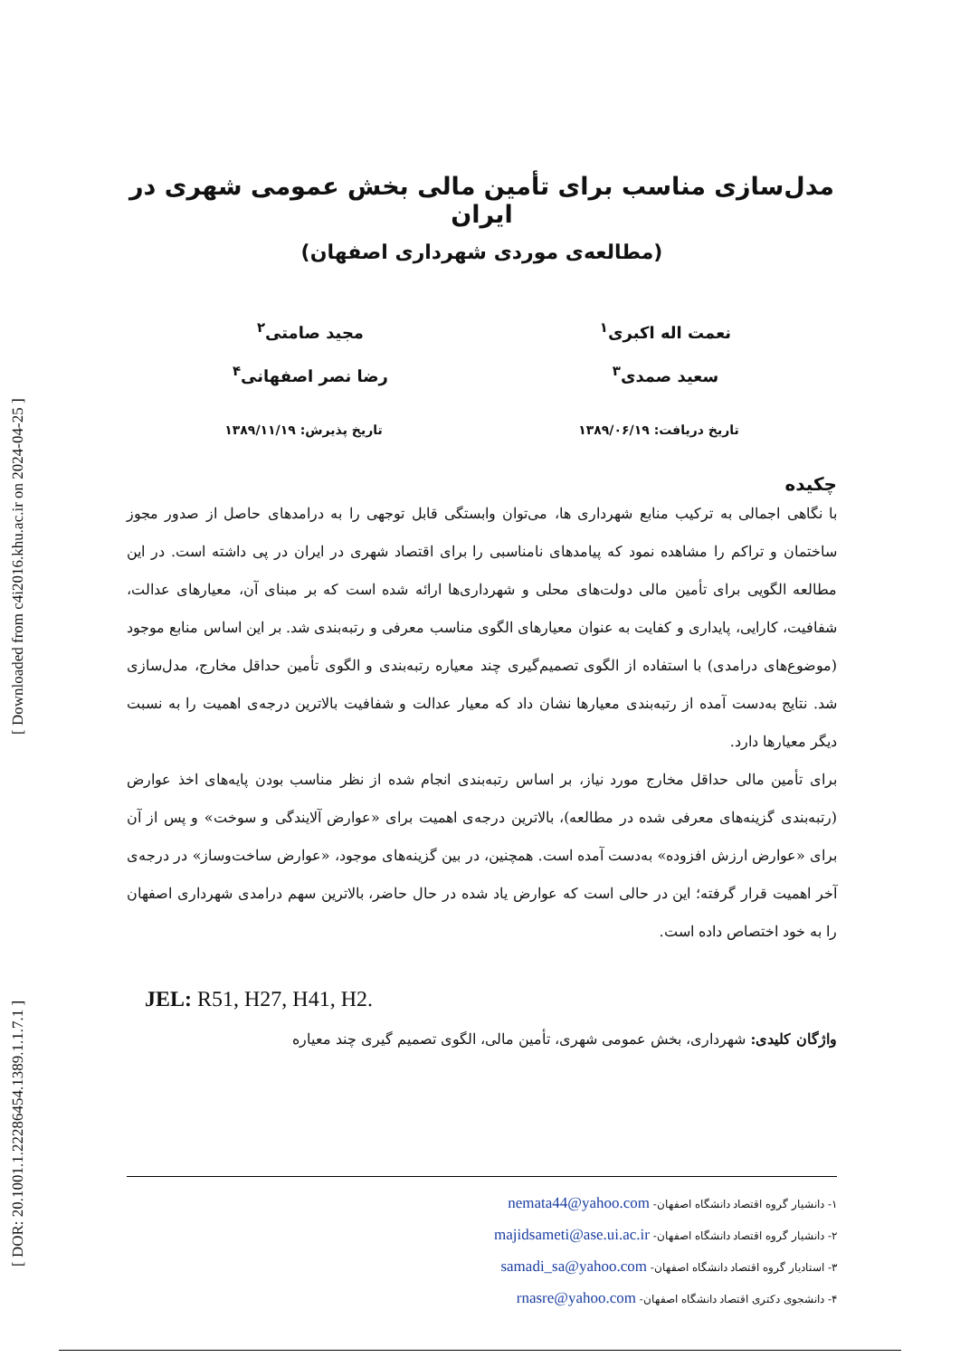[ DOR: 20.1001.1.22286454.1389.1.1.7.1 ] [ Downloaded from c4i2016.khu.ac.ir on 2024-04-25 ]
مدل‌سازی مناسب برای تأمین مالی بخش عمومی شهری در ایران
(مطالعه‌ی موردی شهرداری اصفهان)
نعمت اله اکبری<sup>۱</sup>
سعید صمدی<sup>۳</sup>
مجید صامتی<sup>۲</sup>
رضا نصر اصفهانی<sup>۴</sup>
تاریخ دریافت: ۱۳۸۹/۰۶/۱۹ تاریخ پذیرش: ۱۳۸۹/۱۱/۱۹
چکیده
با نگاهی اجمالی به ترکیب منابع شهرداری ها، می‌توان وابستگی قابل توجهی را به درامدهای حاصل از صدور مجوز ساختمان و تراکم را مشاهده نمود که پیامدهای نامناسبی را برای اقتصاد شهری در ایران در پی داشته است. در این مطالعه الگویی برای تأمین مالی دولت‌های محلی و شهرداری‌ها ارائه شده است که بر مبنای آن، معیارهای عدالت، شفافیت، کارایی، پایداری و کفایت به عنوان معیارهای الگوی مناسب معرفی و رتبه‌بندی شد. بر این اساس منابع موجود (موضوع‌های درامدی) با استفاده از الگوی تصمیم‌گیری چند معیاره رتبه‌بندی و الگوی تأمین حداقل مخارج، مدل‌سازی شد. نتایج به‌دست آمده از رتبه‌بندی معیارها نشان داد که معیار عدالت و شفافیت بالاترین درجه‌ی اهمیت را به نسبت دیگر معیارها دارد.
برای تأمین مالی حداقل مخارج مورد نیاز، بر اساس رتبه‌بندی انجام شده از نظر مناسب بودن پایه‌های اخذ عوارض (رتبه‌بندی گزینه‌های معرفی شده در مطالعه)، بالاترین درجه‌ی اهمیت برای «عوارض آلایندگی و سوخت» و پس از آن برای «عوارض ارزش افزوده» به‌دست آمده است. همچنین، در بین گزینه‌های موجود، «عوارض ساخت‌وساز» در درجه‌ی آخر اهمیت قرار گرفته؛ این در حالی است که عوارض یاد شده در حال حاضر، بالاترین سهم درامدی شهرداری اصفهان را به خود اختصاص داده است.
JEL: R51, H27, H41, H2.
واژگان کلیدی: شهرداری، بخش عمومی شهری، تأمین مالی، الگوی تصمیم گیری چند معیاره
۱- دانشیار گروه اقتصاد دانشگاه اصفهان- nemata44@yahoo.com
۲- دانشیار گروه اقتصاد دانشگاه اصفهان- majidsameti@ase.ui.ac.ir
۳- استادیار گروه اقتصاد دانشگاه اصفهان- samadi_sa@yahoo.com
۴- دانشجوی دکتری اقتصاد دانشگاه اصفهان- rnasre@yahoo.com